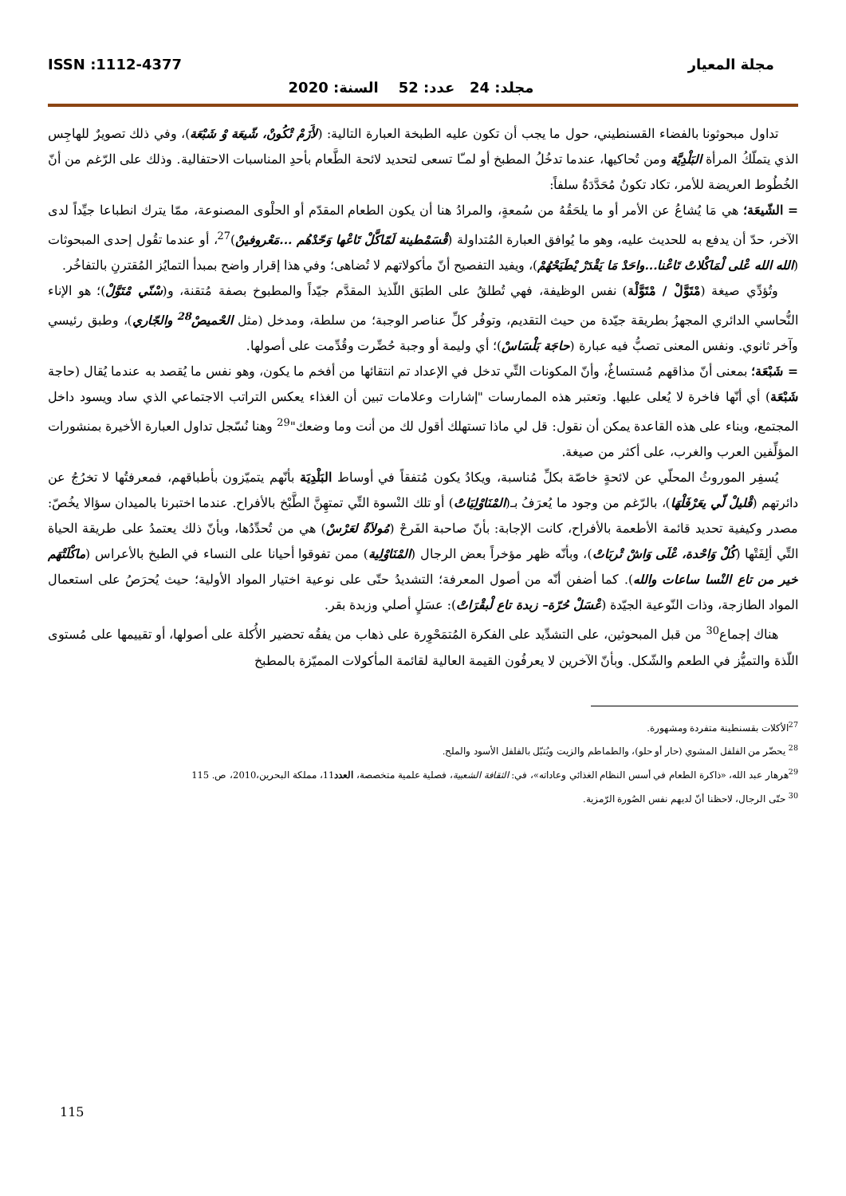مجلة المعيار ISSN :1112-4377
مجلد: 24 عدد: 52 السنة: 2020
تداول مبحوثونا بالفضاء القسنطيني، حول ما يجب أن تكون عليه الطبخة العبارة التالية: (لأَزَمْ تْكُونْ، شّيعَة وْ شَبْعَة)، وفي ذلك تصويرٌ للهاجِس الذي يتملّكُ المرأة البَلْدِيَّة ومن تُحاكيها، عندما تدخُلُ المطبخ أو لمـّا تسعى لتحديد لائحة الطَّعام بأحدِ المناسبات الاحتفالية. وذلك على الرّغم من أنّ الخُطُوط العريضة للأمر، تكاد تكونُ مُحَدَّدَةٌ سلفاً:
= الشّيعَة؛ هي مَا يُشاعُ عن الأمر أو ما يلحَقُهُ من سُمعةٍ، والمرادُ هنا أن يكون الطعام المقدّم أو الحلْوى المصنوعة، ممّا يترك انطباعا جيِّداً لدى الآخر، حدّ أن يدفع به للحديث عليه، وهو ما يُوافق العبارة المُتداولة (قْسَمْطينة لَمّاكَّلْ تَاعْها وَحّدْهُم ...مَعْروفينْ)<sup>27</sup>، أو عندما تقُول إحدى المبحوثات (الله الله عْلى لْمَاكْلاتْ تَاعْنا...واحَدْ مَا يَقْدَرْ يْطَيَحْهُمْ)، ويفيد التفصيح أنّ مأكولاتهم لا تُضاهى؛ وفي هذا إقرار واضح بمبدأ التمايُز المُقترنِ بالتفاخُر.
وتُؤدِّي صيغة (مْتَوَّلْ / مْتَوَّلْة) نفس الوظيفة، فهي تُطلقُ على الطبَق اللّذيذ المقدَّم جيّداً والمطبوخ بصفة مُتقنة، و(سْنّي مْتَوَّلْ)؛ هو الإناء النُّحاسي الدائري المجهزُ بطريقة جيّدة من حيث التقديم، وتوفُر كلِّ عناصر الوجبة؛ من سلطة، ومدخل (مثل الحْميصْ<sup>28</sup> والجّاري)، وطبق رئيسي وآخر ثانوي. ونفس المعنى تصبُّ فيه عبارة (حاجَة بَلْسَاسْ)؛ أي وليمة أو وجبة حُضِّرت وقُدِّمت على أصولها.
= شَبْعَة؛ بمعنى أنّ مذاقهم مُستساغٌ، وأنّ المكونات التِّي تدخل في الإعداد تم انتقائها من أفخم ما يكون، وهو نفس ما يُقصد به عندما يُقال (حاجة شَبْعَة) أي أنّها فاخرة لا يُعلى عليها. وتعتبر هذه الممارسات "إشارات وعلامات تبين أن الغذاء يعكس التراتب الاجتماعي الذي ساد ويسود داخل المجتمع، وبناء على هذه القاعدة يمكن أن نقول: قل لي ماذا تستهلك أقول لك من أنت وما وضعك"<sup>29</sup> وهنا نُسّجل تداول العبارة الأخيرة بمنشورات المؤلِّفين العرب والغرب، على أكثر من صيغة.
يُسفِر الموروثُ المحلّي عن لائحةٍ خاصّة بكلِّ مُناسبة، ويكادُ يكون مُتفقاً في أوساط البَلْدِيَة بأنّهم يتميّزون بأطباقهم، فمعرفتُها لا تخرُجُ عن دائرتهم (قْليلْ لّي يعَرْفَلْهَا)، بالرّغم من وجود ما يُعرَفُ بـ(المْنَاوْلِيَاتْ) أو تلك النْسوة التِّي تمتهِنَّ الطَّبْخ بالأفراح. عندما اختبرنا بالميدان سؤالا يخُصّ: مصدر وكيفية تحديد قائمة الأطعمة بالأفراح، كانت الإجابة: بأنّ صاحبة الفَرحْ (مُولاَةْ لعَرْسْ) هي من تُحدِّدُها، وبأنّ ذلك يعتمدُ على طريقة الحياة التِّي ألِفَتْها (كُلْ وَاحْدة، عْلَى وَاشْ تْربَاتْ)، وبأنّه ظهر مؤخراً بعض الرجال (المْنَاوْلِية) ممن تفوقوا أحيانا على النساء في الطبخ بالأعراس (ماكْلَتْهَم خير من تاع النْسا ساعات والله). كما أضفن أنّه من أصول المعرفة؛ التشديدُ حتّى على نوعية اختيار المواد الأولية؛ حيث يُحرَصُ على استعمال المواد الطازجة، وذات النّوعية الجيّدة (عْسَلْ حُرّة– زبدة تاع لْبقْرَاتْ): عسَلٍ أصلي وزبدة بقر.
هناك إجماع<sup>30</sup> من قبل المبحوثين، على التشدِّيد على الفكرة المُتمَحْوِرة على ذهاب من يفقُه تحضير الأُكلة على أصولها، أو تقييمها على مُستوى اللّذة والتميُّز في الطعم والشّكل. وبأنّ الآخرين لا يعرفُون القيمة العالية لقائمة المأكولات المميّزة بالمطبخ
<sup>27</sup> الأكلات بقسنطينة متفردة ومشهورة.
<sup>28</sup> يحضّر من الفلفل المشوي (حار أو حلو)، والطماطم والزيت ويُتبّل بالفلفل الأسود والملح.
<sup>29</sup> هرهار عبد الله، «ذاكرة الطعام في أسس النظام الغذائي وعاداته»، في: الثقافة الشعبية، فصلية علمية متخصصة، العدد11، مملكة البحرين،2010، ص. 115
<sup>30</sup> حتّى الرجال، لاحظنا أنّ لديهم نفس الصُورة الرّمزية.
115